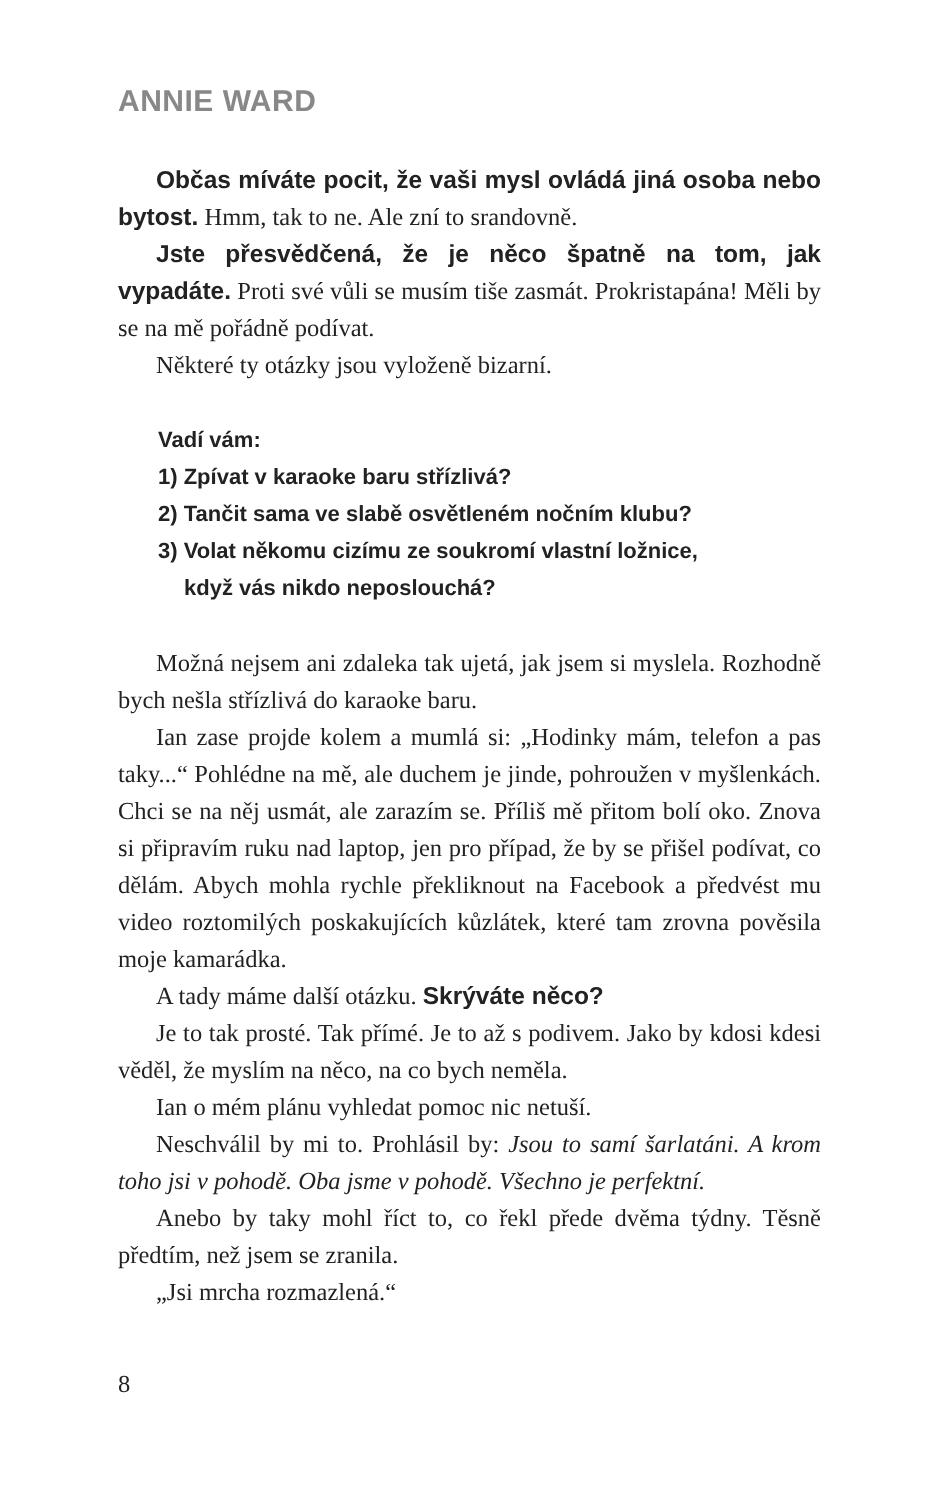ANNIE WARD
Občas míváte pocit, že vaši mysl ovládá jiná osoba nebo bytost. Hmm, tak to ne. Ale zní to srandovně.
Jste přesvědčená, že je něco špatně na tom, jak vypadáte. Proti své vůli se musím tiše zasmát. Prokristapána! Měli by se na mě pořádně podívat.
Některé ty otázky jsou vyloženě bizarní.
Vadí vám:
1) Zpívat v karaoke baru střízlivá?
2) Tančit sama ve slabě osvětleném nočním klubu?
3) Volat někomu cizímu ze soukromí vlastní ložnice,
když vás nikdo neposlouchá?
Možná nejsem ani zdaleka tak ujetá, jak jsem si myslela. Rozhodně bych nešla střízlivá do karaoke baru.
Ian zase projde kolem a mumlá si: „Hodinky mám, telefon a pas taky...“ Pohlédne na mě, ale duchem je jinde, pohroužen v myšlenkách. Chci se na něj usmát, ale zarazím se. Příliš mě přitom bolí oko. Znova si připravím ruku nad laptop, jen pro případ, že by se přišel podívat, co dělám. Abych mohla rychle překliknout na Facebook a předvést mu video roztomilých poskakujících kůzlátek, které tam zrovna pověsila moje kamarádka.
A tady máme další otázku. Skrýváte něco?
Je to tak prosté. Tak přímé. Je to až s podivem. Jako by kdosi kdesi věděl, že myslím na něco, na co bych neměla.
Ian o mém plánu vyhledat pomoc nic netuší.
Neschválil by mi to. Prohlásil by: Jsou to samí šarlatáni. A krom toho jsi v pohodě. Oba jsme v pohodě. Všechno je perfektní.
Anebo by taky mohl říct to, co řekl přede dvěma týdny. Těsně předtím, než jsem se zranila.
„Jsi mrcha rozmazlená.“
8